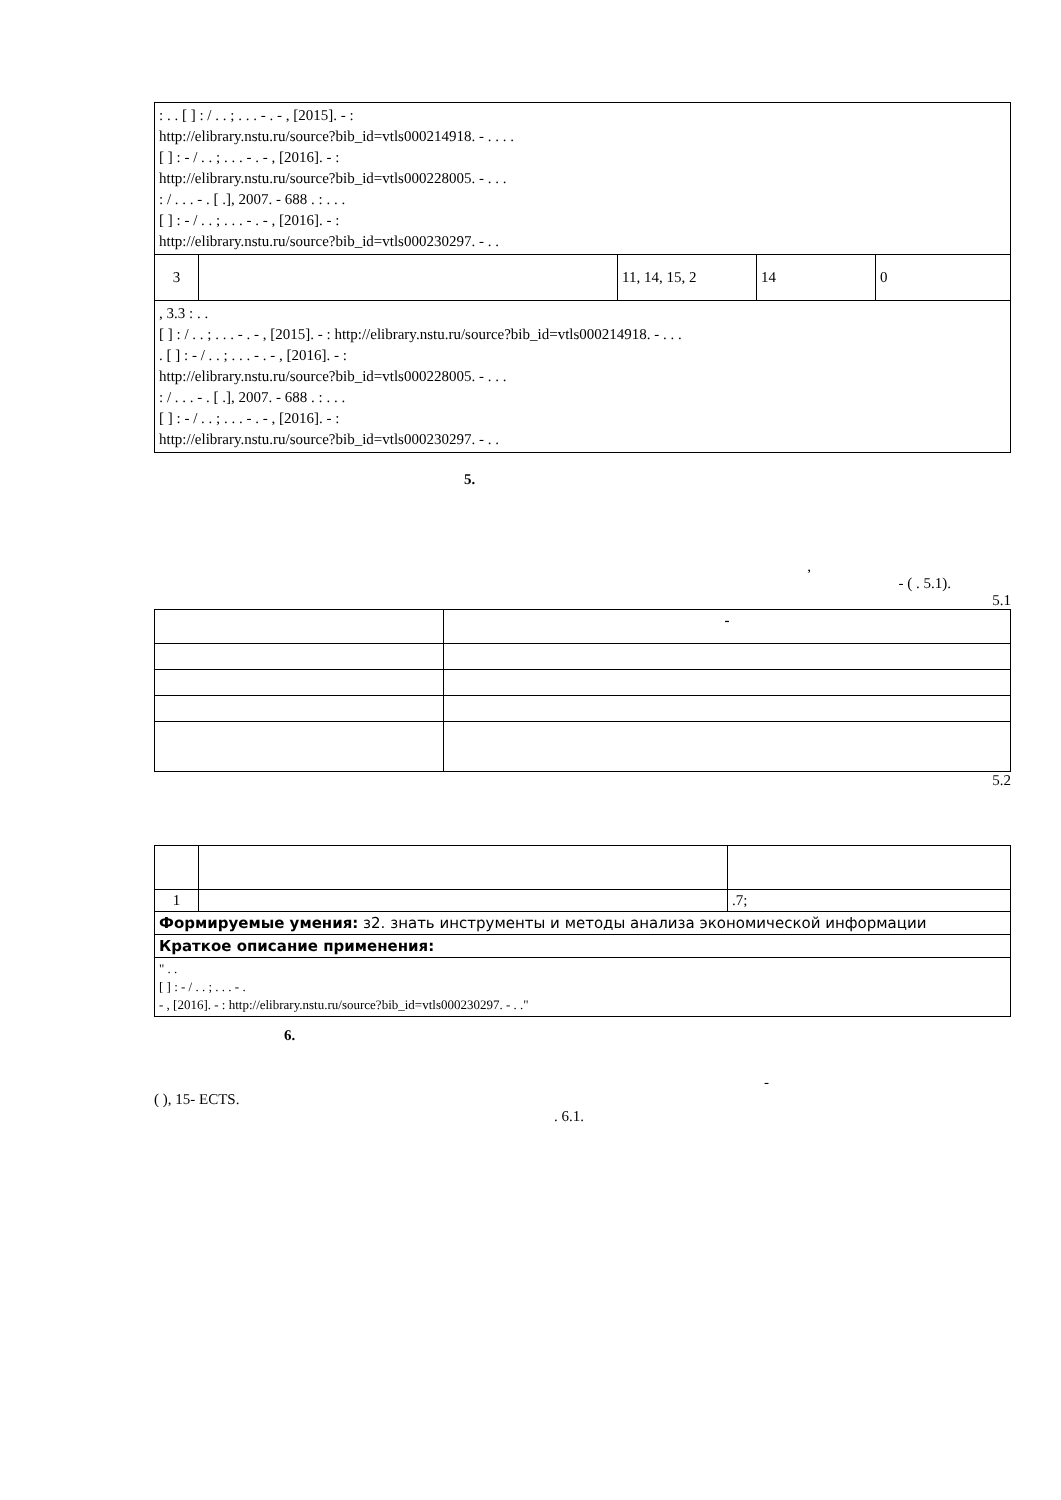| : . . [ ] : / . . ; . . . - . - , [2015]. - : http://elibrary.nstu.ru/source?bib_id=vtls000214918. - . . . . [ ] : - / . . ; . . . - . - , [2016]. - : http://elibrary.nstu.ru/source?bib_id=vtls000228005. - . . . : / . . . - . [ .], 2007. - 688 . : . . . [ ] : - / . . ; . . . - . - , [2016]. - : http://elibrary.nstu.ru/source?bib_id=vtls000230297. - . . | | | | |
| 3 | | 11, 14, 15, 2 | 14 | 0 |
| , 3.3 : . . [ ] : / . . ; . . . - . - , [2015]. - : http://elibrary.nstu.ru/source?bib_id=vtls000214918. - . . . . [ ] : - / . . ; . . . - . - , [2016]. - : http://elibrary.nstu.ru/source?bib_id=vtls000228005. - . . . : / . . . - . [ .], 2007. - 688 . : . . . [ ] : - / . . ; . . . - . - , [2016]. - : http://elibrary.nstu.ru/source?bib_id=vtls000230297. - . . | | | | |
5.
,
- ( . 5.1).
5.1
| | - |
| --- | --- |
5.2
| 1 | | .7; |
| Формируемые умения: з2. знать инструменты и методы анализа экономической информации | | |
| Краткое описание применения: | | |
| " . . [ ] : - / . . ; . . . - . - , [2016]. - : http://elibrary.nstu.ru/source?bib_id=vtls000230297. - . ." | | |
6.
-
( ), 15- ECTS.
. 6.1.